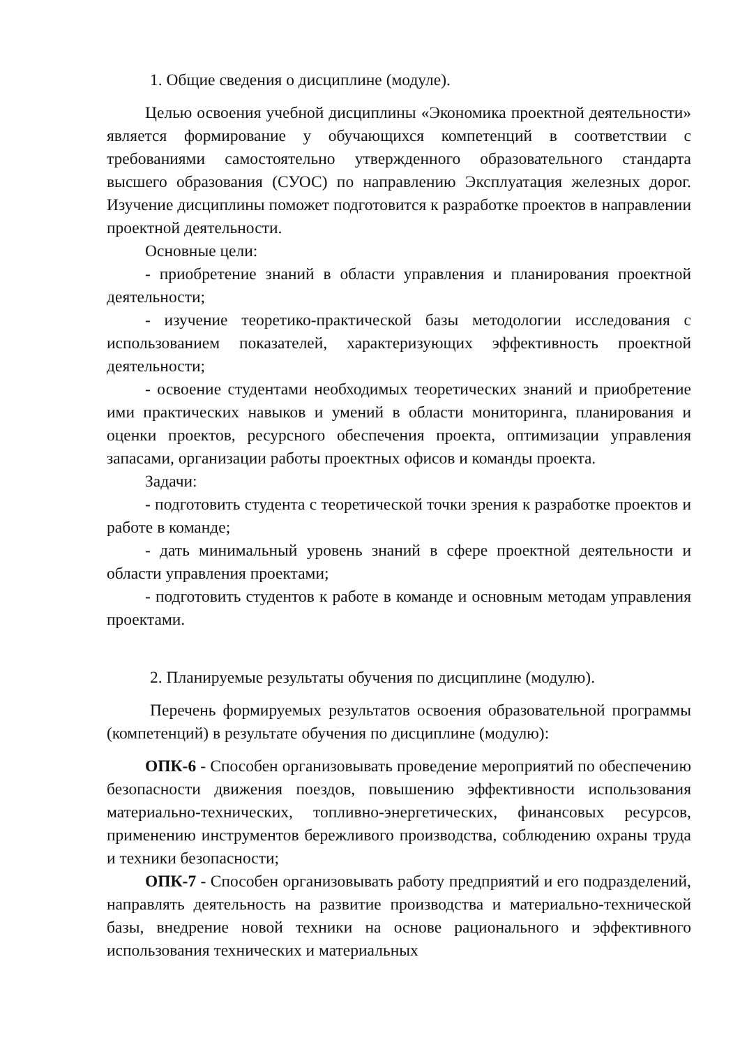1. Общие сведения о дисциплине (модуле).
Целью освоения учебной дисциплины «Экономика проектной деятельности» является формирование у обучающихся компетенций в соответствии с требованиями самостоятельно утвержденного образовательного стандарта высшего образования (СУОС) по направлению Эксплуатация железных дорог. Изучение дисциплины поможет подготовится к разработке проектов в направлении проектной деятельности.
Основные цели:
- приобретение знаний в области управления и планирования проектной деятельности;
- изучение теоретико-практической базы методологии исследования с использованием показателей, характеризующих эффективность проектной деятельности;
- освоение студентами необходимых теоретических знаний и приобретение ими практических навыков и умений в области мониторинга, планирования и оценки проектов, ресурсного обеспечения проекта, оптимизации управления запасами, организации работы проектных офисов и команды проекта.
Задачи:
- подготовить студента с теоретической точки зрения к разработке проектов и работе в команде;
- дать минимальный уровень знаний в сфере проектной деятельности и области управления проектами;
- подготовить студентов к работе в команде и основным методам управления проектами.
2. Планируемые результаты обучения по дисциплине (модулю).
Перечень формируемых результатов освоения образовательной программы (компетенций) в результате обучения по дисциплине (модулю):
ОПК-6 - Способен организовывать проведение мероприятий по обеспечению безопасности движения поездов, повышению эффективности использования материально-технических, топливно-энергетических, финансовых ресурсов, применению инструментов бережливого производства, соблюдению охраны труда и техники безопасности;
ОПК-7 - Способен организовывать работу предприятий и его подразделений, направлять деятельность на развитие производства и материально-технической базы, внедрение новой техники на основе рационального и эффективного использования технических и материальных